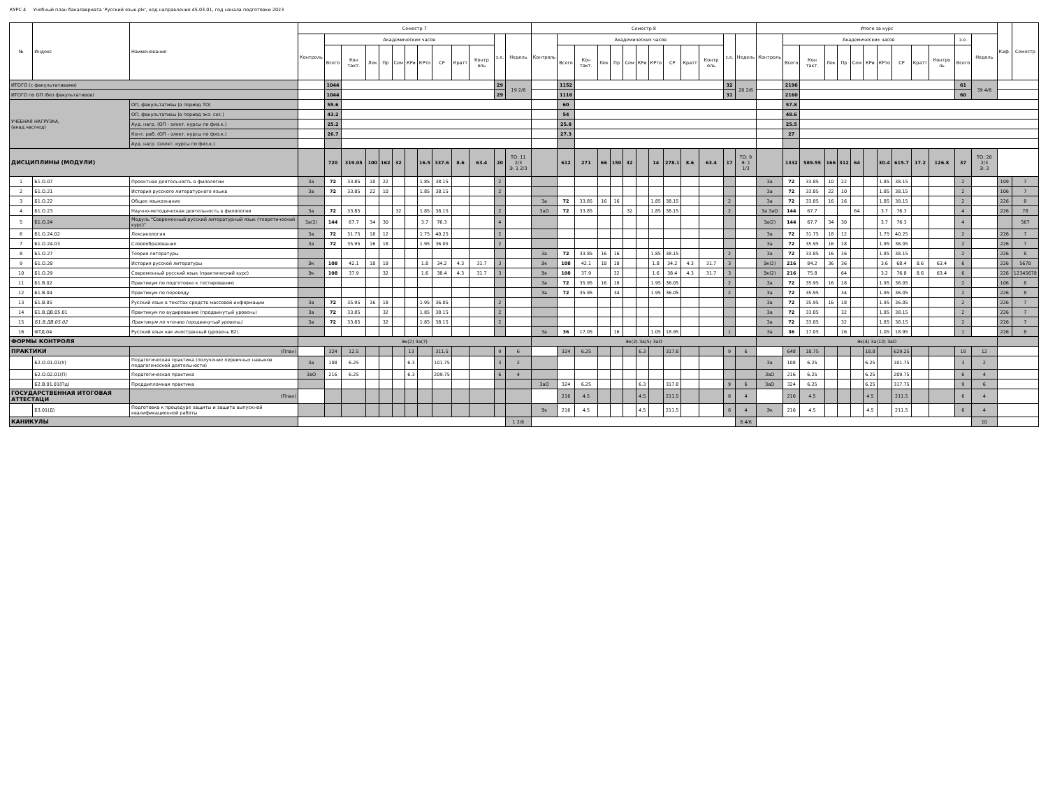КУРС 4 Учебный план бакалавриата 'Русский язык.plx', код направления 45.03.01, год начала подготовки 2023
| № | Индекс | Наименование | Семестр 7 | | | | | | | | | | | | | Семестр 8 | | | | | | | | | | | | | Итого за курс | | | | | | | | | | | | | Каф. | Семестр |
| --- | --- | --- | --- | --- | --- | --- | --- | --- | --- | --- | --- | --- | --- | --- | --- | --- | --- | --- | --- | --- | --- | --- | --- | --- | --- | --- | --- | --- | --- | --- | --- | --- | --- | --- | --- | --- | --- | --- | --- | --- | --- | --- | --- |
| | | | Контроль | Академических часов | | | | | | | | | | з.е. | Недель | Контроль | Академических часов | | | | | | | | | | з.е. | Недель | Контроль | Академических часов | | | | | | | | | | з.е. | Недель | | |
| | | | | Всего | Кон такт. | Лек | Пр | Сем | КРи | КРто | СР | Кратт | Контр оль | | | | Всего | Кон такт. | Лек | Пр | Сем | КРи | КРто | СР | Кратт | Контр оль | | | | Всего | Кон такт. | Лек | Пр | Сем | КРи | КРто | СР | Кратт | Контро ль | Всего | | | |
| ИТОГО (с факультативами) | | | | 1044 | | | | | | | | | | 29 | 19 2/6 | | 1152 | | | | | | | | | | 32 | 20 2/6 | | 2196 | | | | | | | | | | 61 | 39 4/6 | | |
| ИТОГО по ОП (без факультативов) | | | | 1044 | | | | | | | | | | 29 | | | 1116 | | | | | | | | | | 31 | | | 2160 | | | | | | | | | | 60 | | | |
| УЧЕБНАЯ НАГРУЗКА, (акад.час/нед) | | ОП, факультативы (в период ТО) | | 55.6 | | | | | | | | | | | | | 60 | | | | | | | | | | | | | 57.8 | | | | | | | | | | | | | |
| | | ОП, факультативы (в период экз. сес.) | | 43.2 | | | | | | | | | | | | | 54 | | | | | | | | | | | | | 48.6 | | | | | | | | | | | | | |
| | | Ауд. нагр. (ОП - элект. курсы по физ.к.) | | 25.2 | | | | | | | | | | | | | 25.8 | | | | | | | | | | | | | 25.5 | | | | | | | | | | | | | |
| | | Конт. раб. (ОП - элект. курсы по физ.к.) | | 26.7 | | | | | | | | | | | | | 27.3 | | | | | | | | | | | | | 27 | | | | | | | | | | | | | |
| | | Ауд. нагр. (элект. курсы по физ.к.) | | | | | | | | | | | | | | | | | | | | | | | | | | | | | | | | | | | | | | | | | |
| ДИСЦИПЛИНЫ (МОДУЛИ) | | | | 720 | 319.05 | 100 | 162 | 32 | | 16.5 | 337.6 | 8.6 | 63.4 | 20 | ТО: 11 2/3 Э: 1 2/3 | | 612 | 271 | 66 | 150 | 32 | | 14 | 278.1 | 8.6 | 63.4 | 17 | ТО: 9 Э: 1 1/3 | | 1332 | 589.55 | 166 | 312 | 64 | | 30.4 | 615.7 | 17.2 | 126.8 | 37 | ТО: 20 2/3 Э: 3 | | |
| 1 | Б1.О.07 | Проектная деятельность в филологии | За | 72 | 33.85 | 10 | 22 | | | 1.85 | 38.15 | | | 2 | | | | | | | | | | | | | | | За | 72 | 33.85 | 10 | 22 | | | 1.85 | 38.15 | | | 2 | | 109 | 7 |
| 2 | Б1.О.21 | История русского литературного языка | За | 72 | 33.85 | 22 | 10 | | | 1.85 | 38.15 | | | 2 | | | | | | | | | | | | | | | За | 72 | 33.85 | 22 | 10 | | | 1.85 | 38.15 | | | 2 | | 106 | 7 |
| 3 | Б1.О.22 | Общее языкознание | | | | | | | | | | | | | | За | 72 | 33.85 | 16 | 16 | | | 1.85 | 38.15 | | | 2 | | За | 72 | 33.85 | 16 | 16 | | | 1.85 | 38.15 | | | 2 | | 226 | 8 |
| 4 | Б1.О.23 | Научно-методическая деятельность в филологии | За | 72 | 33.85 | | | 32 | | 1.85 | 38.15 | | | 2 | | ЗаО | 72 | 33.85 | | | 32 | | 1.85 | 38.15 | | | 2 | | За ЗаО | 144 | 67.7 | | | 64 | | 3.7 | 76.3 | | | 4 | | 226 | 78 |
| 5 | Б1.О.24 | Модуль "Современный русский литературный язык (теоретический курс)" | За(2) | 144 | 67.7 | 34 | 30 | | | 3.7 | 76.3 | | | 4 | | | | | | | | | | | | | | | За(2) | 144 | 67.7 | 34 | 30 | | | 3.7 | 76.3 | | | 4 | | | 567 |
| 6 | Б1.О.24.02 | Лексикология | За | 72 | 31.75 | 18 | 12 | | | 1.75 | 40.25 | | | 2 | | | | | | | | | | | | | | | За | 72 | 31.75 | 18 | 12 | | | 1.75 | 40.25 | | | 2 | | 226 | 7 |
| 7 | Б1.О.24.03 | Словообразование | За | 72 | 35.95 | 16 | 18 | | | 1.95 | 36.05 | | | 2 | | | | | | | | | | | | | | | За | 72 | 35.95 | 16 | 18 | | | 1.95 | 36.05 | | | 2 | | 226 | 7 |
| 8 | Б1.О.27 | Теория литературы | | | | | | | | | | | | | | За | 72 | 33.85 | 16 | 16 | | | 1.85 | 38.15 | | | 2 | | За | 72 | 33.85 | 16 | 16 | | | 1.85 | 38.15 | | | 2 | | 226 | 8 |
| 9 | Б1.О.28 | История русской литературы | Эк | 108 | 42.1 | 18 | 18 | | | 1.8 | 34.2 | 4.3 | 31.7 | 3 | | Эк | 108 | 42.1 | 18 | 18 | | | 1.8 | 34.2 | 4.3 | 31.7 | 3 | | Эк(2) | 216 | 84.2 | 36 | 36 | | | 3.6 | 68.4 | 8.6 | 63.4 | 6 | | 226 | 5678 |
| 10 | Б1.О.29 | Современный русский язык (практический курс) | Эк | 108 | 37.9 | | 32 | | | 1.6 | 38.4 | 4.3 | 31.7 | 3 | | Эк | 108 | 37.9 | | 32 | | | 1.6 | 38.4 | 4.3 | 31.7 | 3 | | Эк(2) | 216 | 75.8 | | 64 | | | 3.2 | 76.8 | 8.6 | 63.4 | 6 | | 226 | 12345678 |
| 11 | Б1.В.02 | Практикум по подготовке к тестированию | | | | | | | | | | | | | | За | 72 | 35.95 | 16 | 18 | | | 1.95 | 36.05 | | | 2 | | За | 72 | 35.95 | 16 | 18 | | | 1.95 | 36.05 | | | 2 | | 106 | 8 |
| 12 | Б1.В.04 | Практикум по переводу | | | | | | | | | | | | | | За | 72 | 35.95 | | 34 | | | 1.95 | 36.05 | | | 2 | | За | 72 | 35.95 | | 34 | | | 1.95 | 36.05 | | | 2 | | 226 | 8 |
| 13 | Б1.В.05 | Русский язык в текстах средств массовой информации | За | 72 | 35.95 | 16 | 18 | | | 1.95 | 36.05 | | | 2 | | | | | | | | | | | | | | | За | 72 | 35.95 | 16 | 18 | | | 1.95 | 36.05 | | | 2 | | 226 | 7 |
| 14 | Б1.В.ДВ.05.01 | Практикум по аудированию (продвинутый уровень) | За | 72 | 33.85 | | 32 | | | 1.85 | 38.15 | | | 2 | | | | | | | | | | | | | | | За | 72 | 33.85 | | 32 | | | 1.85 | 38.15 | | | 2 | | 226 | 7 |
| 15 | Б1.В.ДВ.05.02 | Практикум по чтению (продвинутый уровень) | За | 72 | 33.85 | | 32 | | | 1.85 | 38.15 | | | 2 | | | | | | | | | | | | | | | За | 72 | 33.85 | | 32 | | | 1.85 | 38.15 | | | 2 | | 226 | 7 |
| 16 | ФТД.04 | Русский язык как иностранный (уровень В2) | | | | | | | | | | | | | | За | 36 | 17.05 | | 16 | | | 1.05 | 18.95 | | | 1 | | За | 36 | 17.05 | | 16 | | | 1.05 | 18.95 | | | 1 | | 226 | 8 |
| ФОРМЫ КОНТРОЛЯ | | | Эк(2) За(7) | | | | | | | | | | | | | Эк(2) За(5) ЗаО | | | | | | | | | | | | | Эк(4) За(12) ЗаО | | | | | | | | | | | | | | |
| ПРАКТИКИ | | (План) | | 324 | 12.5 | | | | 13 | | 311.5 | | | 9 | 6 | | 324 | 6.25 | | | | 6.3 | | 317.8 | | | 9 | 6 | | 648 | 18.75 | | | | 18.8 | | 629.25 | | | 18 | 12 | | |
| | Б2.О.01.01(У) | Педагогическая практика (получение первичных навыков педагогической деятельности) | За | 108 | 6.25 | | | | 6.3 | | 101.75 | | | 3 | 2 | | | | | | | | | | | | | | За | 108 | 6.25 | | | | 6.25 | | 101.75 | | | 3 | 2 | | |
| | Б2.О.02.01(П) | Педагогическая практика | ЗаО | 216 | 6.25 | | | | 6.3 | | 209.75 | | | 6 | 4 | | | | | | | | | | | | | | ЗаО | 216 | 6.25 | | | | 6.25 | | 209.75 | | | 6 | 4 | | |
| | Б2.В.01.01(Пд) | Преддипломная практика | | | | | | | | | | | | | | ЗаО | 324 | 6.25 | | | | 6.3 | | 317.8 | | | 9 | 6 | ЗаО | 324 | 6.25 | | | | 6.25 | | 317.75 | | | 9 | 6 | | |
| ГОСУДАРСТВЕННАЯ ИТОГОВАЯ АТТЕСТАЦИ | | (План) | | | | | | | | | | | | | | | 216 | 4.5 | | | | 4.5 | | 211.5 | | | 6 | 4 | | 216 | 4.5 | | | | 4.5 | | 211.5 | | | 6 | 4 | | |
| | Б3.01(Д) | Подготовка к процедуре защиты и защита выпускной квалификационной работы | | | | | | | | | | | | | | Эк | 216 | 4.5 | | | | 4.5 | | 211.5 | | | 6 | 4 | Эк | 216 | 4.5 | | | | 4.5 | | 211.5 | | | 6 | 4 | | |
| КАНИКУЛЫ | | | | | | | | | | | | | | | 1 2/6 | | | | | | | | | | | | | 8 4/6 | | | | | | | | | | | | | 10 | | |